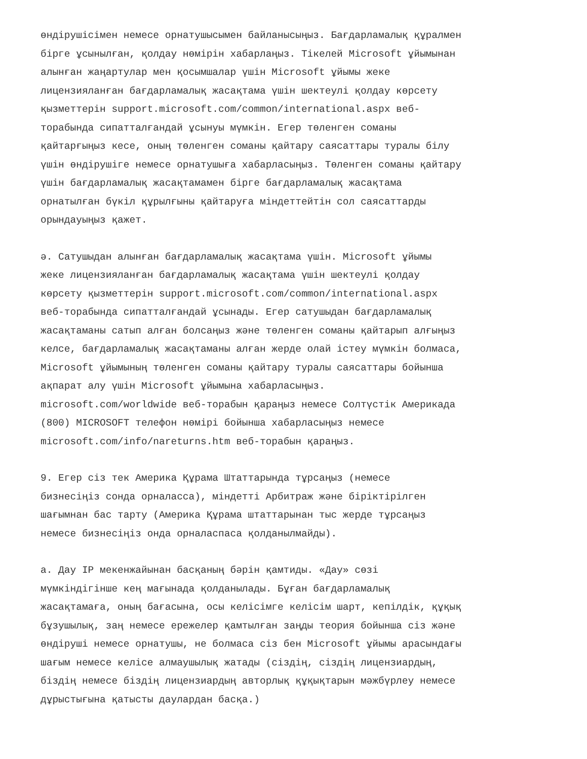өндірушісімен немесе орнатушысымен байланысыңыз. Бағдарламалық құралмен бірге ұсынылған, қолдау нөмірін хабарлаңыз. Тікелей Microsoft ұйымынан алынған жаңартулар мен қосымшалар үшін Microsoft ұйымы жеке лицензияланған бағдарламалық жасақтама үшін шектеулі қолдау көрсету қызметтерін support.microsoft.com/common/international.aspx веб- торабында сипатталғандай ұсынуы мүмкін. Егер төленген соманы қайтарғыңыз кесе, оның төленген соманы қайтару саясаттары туралы білу үшін өндірушіге немесе орнатушыға хабарласыңыз. Төленген соманы қайтару үшін бағдарламалық жасақтамамен бірге бағдарламалық жасақтама орнатылған бүкіл құрылғыны қайтаруға міндеттейтін сол саясаттарды орындауыңыз қажет.
ә. Сатушыдан алынған бағдарламалық жасақтама үшін. Microsoft ұйымы жеке лицензияланған бағдарламалық жасақтама үшін шектеулі қолдау көрсету қызметтерін support.microsoft.com/common/international.aspx веб-торабында сипатталғандай ұсынады. Егер сатушыдан бағдарламалық жасақтаманы сатып алған болсаңыз және төленген соманы қайтарып алғыңыз келсе, бағдарламалық жасақтаманы алған жерде олай істеу мүмкін болмаса, Microsoft ұйымының төленген соманы қайтару туралы саясаттары бойынша ақпарат алу үшін Microsoft ұйымына хабарласыңыз. microsoft.com/worldwide веб-торабын қараңыз немесе Солтүстік Америкада (800) MICROSOFT телефон нөмірі бойынша хабарласыңыз немесе microsoft.com/info/nareturns.htm веб-торабын қараңыз.
9. Егер сіз тек Америка Құрама Штаттарында тұрсаңыз (немесе бизнесіңіз сонда орналасса), міндетті Арбитраж және біріктірілген шағымнан бас тарту (Америка Құрама штаттарынан тыс жерде тұрсаңыз немесе бизнесіңіз онда орналаспаса қолданылмайды).
а. Дау IP мекенжайынан басқаның бәрін қамтиды. «Дау» сөзі мүмкіндігінше кең мағынада қолданылады. Бұған бағдарламалық жасақтамаға, оның бағасына, осы келісімге келісім шарт, кепілдік, құқық бұзушылық, заң немесе ережелер қамтылған заңды теория бойынша сіз және өндіруші немесе орнатушы, не болмаса сіз бен Microsoft ұйымы арасындағы шағым немесе келісе алмаушылық жатады (сіздің, сіздің лицензиардың, біздің немесе біздің лицензиардың авторлық құқықтарын мәжбүрлеу немесе дұрыстығына қатысты даулардан басқа.)